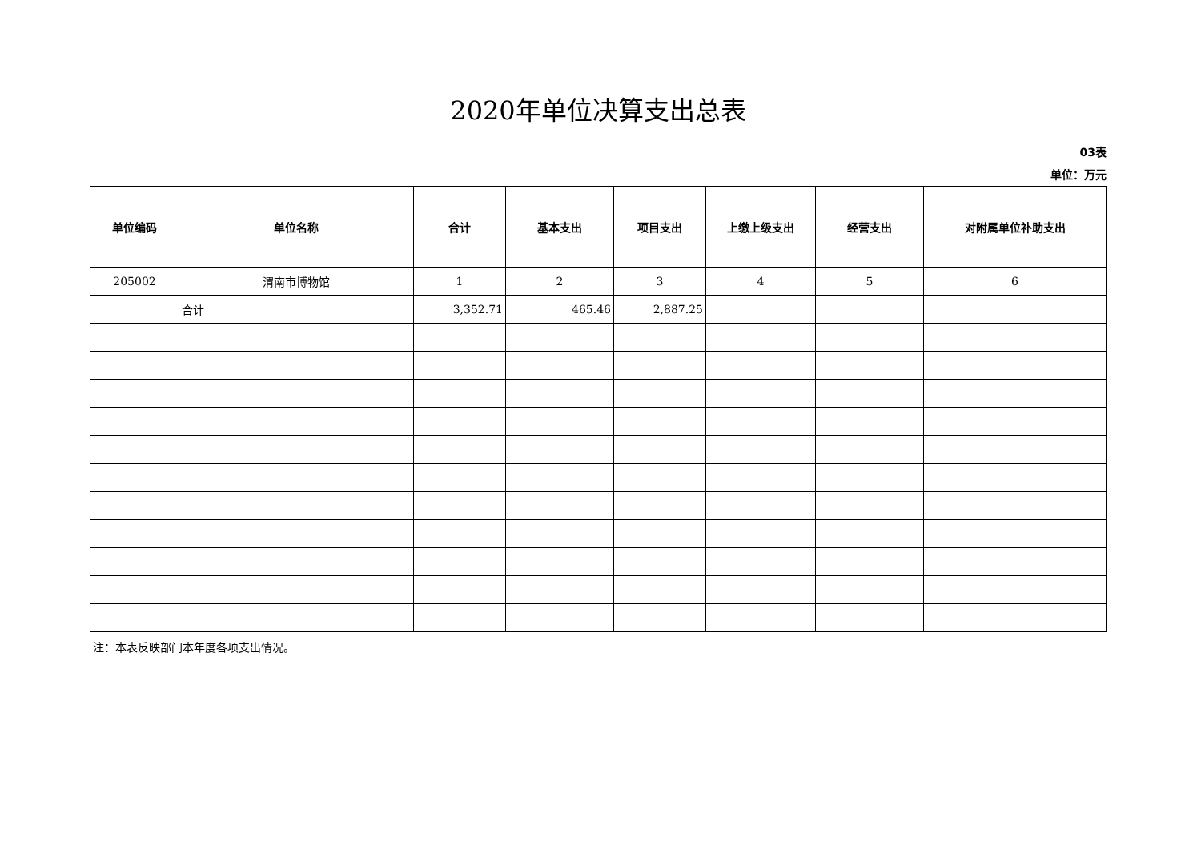2020年单位决算支出总表
03表
单位：万元
| 单位编码 | 单位名称 | 合计 | 基本支出 | 项目支出 | 上缴上级支出 | 经营支出 | 对附属单位补助支出 |
| --- | --- | --- | --- | --- | --- | --- | --- |
| 205002 | 渭南市博物馆 | 1 | 2 | 3 | 4 | 5 | 6 |
| | 合计 | 3,352.71 | 465.46 | 2,887.25 | | | |
注：本表反映部门本年度各项支出情况。